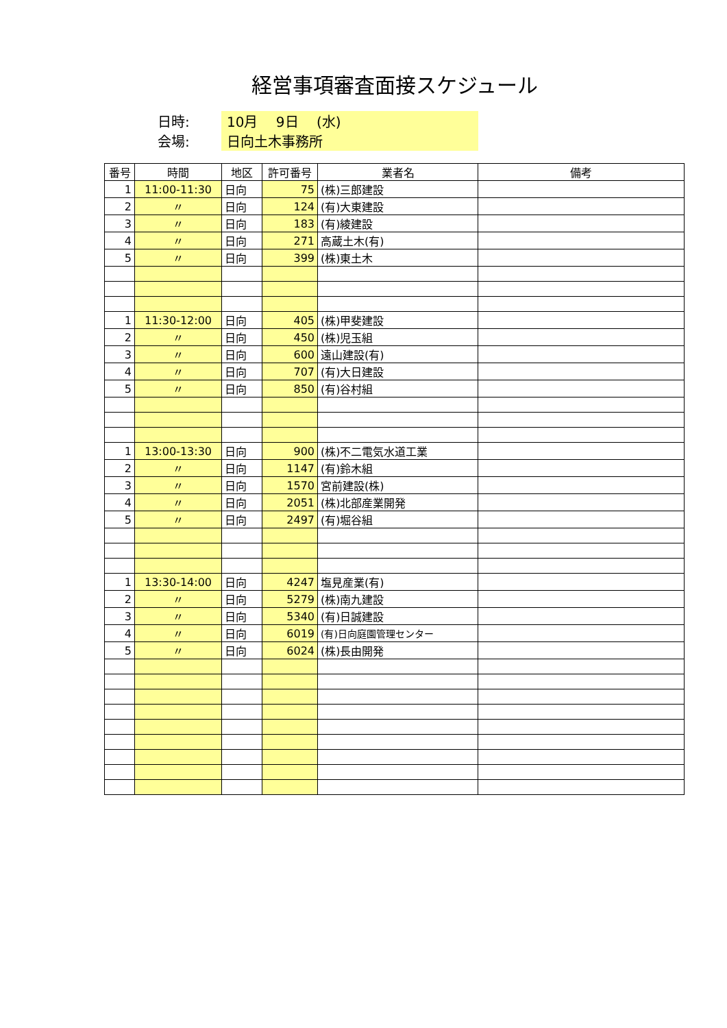経営事項審査面接スケジュール
日時:
10月　 9日　 (水)
会場:
日向土木事務所
| 番号 | 時間 | 地区 | 許可番号 | 業者名 | 備考 |
| --- | --- | --- | --- | --- | --- |
| 1 | 11:00-11:30 | 日向 | 75 | (株)三郎建設 | |
| 2 | 〃 | 日向 | 124 | (有)大東建設 | |
| 3 | 〃 | 日向 | 183 | (有)綾建設 | |
| 4 | 〃 | 日向 | 271 | 高蔵土木(有) | |
| 5 | 〃 | 日向 | 399 | (株)東土木 | |
| 1 | 11:30-12:00 | 日向 | 405 | (株)甲斐建設 | |
| 2 | 〃 | 日向 | 450 | (株)児玉組 | |
| 3 | 〃 | 日向 | 600 | 遠山建設(有) | |
| 4 | 〃 | 日向 | 707 | (有)大日建設 | |
| 5 | 〃 | 日向 | 850 | (有)谷村組 | |
| 1 | 13:00-13:30 | 日向 | 900 | (株)不二電気水道工業 | |
| 2 | 〃 | 日向 | 1147 | (有)鈴木組 | |
| 3 | 〃 | 日向 | 1570 | 宮前建設(株) | |
| 4 | 〃 | 日向 | 2051 | (株)北部産業開発 | |
| 5 | 〃 | 日向 | 2497 | (有)堀谷組 | |
| 1 | 13:30-14:00 | 日向 | 4247 | 塩見産業(有) | |
| 2 | 〃 | 日向 | 5279 | (株)南九建設 | |
| 3 | 〃 | 日向 | 5340 | (有)日誠建設 | |
| 4 | 〃 | 日向 | 6019 | (有)日向庭園管理センター | |
| 5 | 〃 | 日向 | 6024 | (株)長由開発 | |